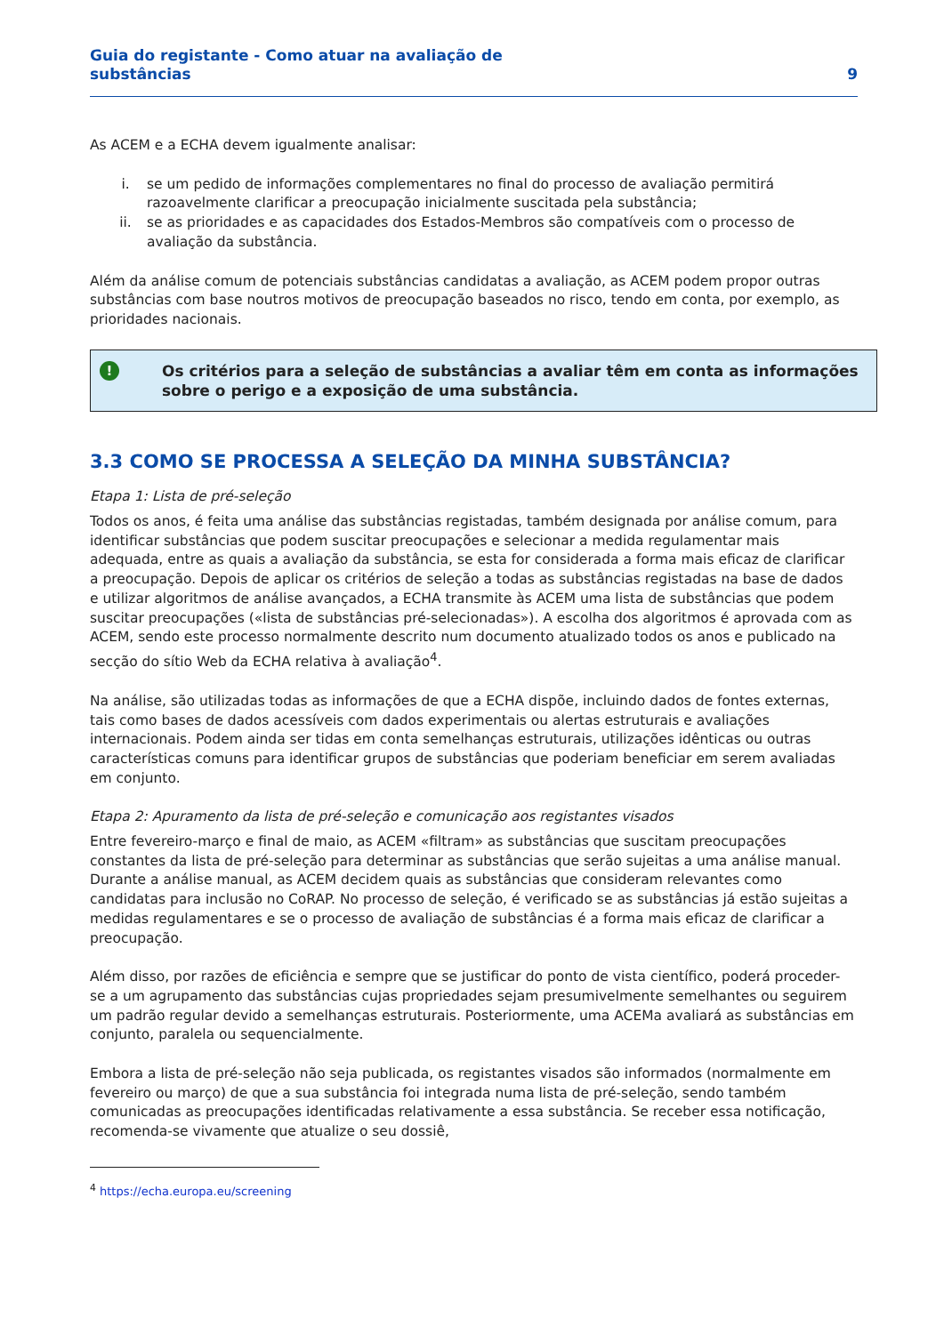Guia do registante - Como atuar na avaliação de
substâncias
9
As ACEM e a ECHA devem igualmente analisar:
i. se um pedido de informações complementares no final do processo de avaliação permitirá razoavelmente clarificar a preocupação inicialmente suscitada pela substância;
ii. se as prioridades e as capacidades dos Estados-Membros são compatíveis com o processo de avaliação da substância.
Além da análise comum de potenciais substâncias candidatas a avaliação, as ACEM podem propor outras substâncias com base noutros motivos de preocupação baseados no risco, tendo em conta, por exemplo, as prioridades nacionais.
!
Os critérios para a seleção de substâncias a avaliar têm em conta as informações sobre o perigo e a exposição de uma substância.
3.3 COMO SE PROCESSA A SELEÇÃO DA MINHA SUBSTÂNCIA?
Etapa 1: Lista de pré-seleção
Todos os anos, é feita uma análise das substâncias registadas, também designada por análise comum, para identificar substâncias que podem suscitar preocupações e selecionar a medida regulamentar mais adequada, entre as quais a avaliação da substância, se esta for considerada a forma mais eficaz de clarificar a preocupação. Depois de aplicar os critérios de seleção a todas as substâncias registadas na base de dados e utilizar algoritmos de análise avançados, a ECHA transmite às ACEM uma lista de substâncias que podem suscitar preocupações («lista de substâncias pré-selecionadas»). A escolha dos algoritmos é aprovada com as ACEM, sendo este processo normalmente descrito num documento atualizado todos os anos e publicado na secção do sítio Web da ECHA relativa à avaliação<sup>4</sup>.
Na análise, são utilizadas todas as informações de que a ECHA dispõe, incluindo dados de fontes externas, tais como bases de dados acessíveis com dados experimentais ou alertas estruturais e avaliações internacionais. Podem ainda ser tidas em conta semelhanças estruturais, utilizações idênticas ou outras características comuns para identificar grupos de substâncias que poderiam beneficiar em serem avaliadas em conjunto.
Etapa 2: Apuramento da lista de pré-seleção e comunicação aos registantes visados
Entre fevereiro-março e final de maio, as ACEM «filtram» as substâncias que suscitam preocupações constantes da lista de pré-seleção para determinar as substâncias que serão sujeitas a uma análise manual. Durante a análise manual, as ACEM decidem quais as substâncias que consideram relevantes como candidatas para inclusão no CoRAP. No processo de seleção, é verificado se as substâncias já estão sujeitas a medidas regulamentares e se o processo de avaliação de substâncias é a forma mais eficaz de clarificar a preocupação.
Além disso, por razões de eficiência e sempre que se justificar do ponto de vista científico, poderá proceder-se a um agrupamento das substâncias cujas propriedades sejam presumivelmente semelhantes ou seguirem um padrão regular devido a semelhanças estruturais. Posteriormente, uma ACEMa avaliará as substâncias em conjunto, paralela ou sequencialmente.
Embora a lista de pré-seleção não seja publicada, os registantes visados são informados (normalmente em fevereiro ou março) de que a sua substância foi integrada numa lista de pré-seleção, sendo também comunicadas as preocupações identificadas relativamente a essa substância. Se receber essa notificação, recomenda-se vivamente que atualize o seu dossiê,
<sup>4</sup> https://echa.europa.eu/screening